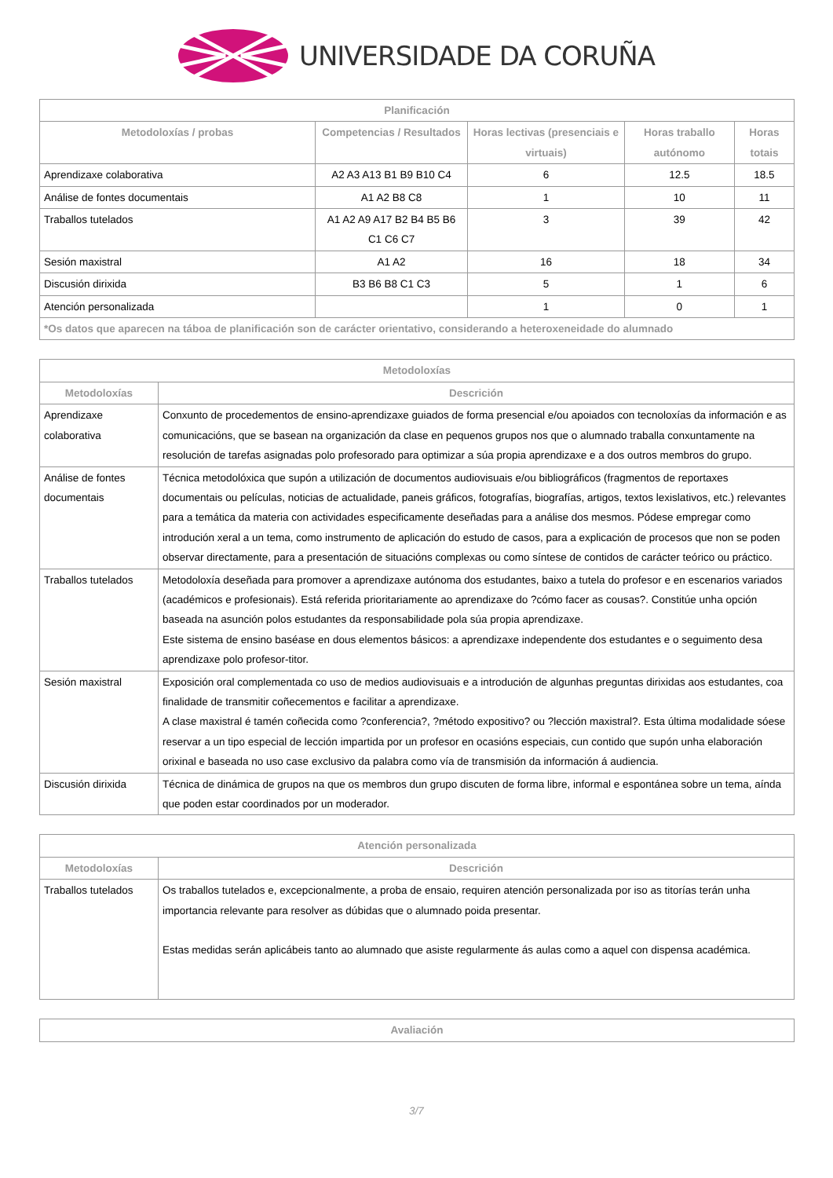UNIVERSIDADE DA CORUÑA
| Planificación | | | | |
| --- | --- | --- | --- | --- |
| Metodoloxías / probas | Competencias / Resultados | Horas lectivas (presenciais e virtuais) | Horas traballo autónomo | Horas totais |
| Aprendizaxe colaborativa | A2 A3 A13 B1 B9 B10 C4 | 6 | 12.5 | 18.5 |
| Análise de fontes documentais | A1 A2 B8 C8 | 1 | 10 | 11 |
| Traballos tutelados | A1 A2 A9 A17 B2 B4 B5 B6 C1 C6 C7 | 3 | 39 | 42 |
| Sesión maxistral | A1 A2 | 16 | 18 | 34 |
| Discusión dirixida | B3 B6 B8 C1 C3 | 5 | 1 | 6 |
| Atención personalizada | | 1 | 0 | 1 |
| *Os datos que aparecen na táboa de planificación son de carácter orientativo, considerando a heteroxeneidade do alumnado | | | | |
| Metodoloxías | |
| --- | --- |
| Metodoloxías | Descrición |
| Aprendizaxe colaborativa | Conxunto de procedementos de ensino-aprendizaxe guiados de forma presencial e/ou apoiados con tecnoloxías da información e as comunicacións, que se basean na organización da clase en pequenos grupos nos que o alumnado traballa conxuntamente na resolución de tarefas asignadas polo profesorado para optimizar a súa propia aprendizaxe e a dos outros membros do grupo. |
| Análise de fontes documentais | Técnica metodolóxica que supón a utilización de documentos audiovisuais e/ou bibliográficos (fragmentos de reportaxes documentais ou películas, noticias de actualidade, paneis gráficos, fotografías, biografías, artigos, textos lexislativos, etc.) relevantes para a temática da materia con actividades especificamente deseñadas para a análise dos mesmos. Pódese empregar como introdución xeral a un tema, como instrumento de aplicación do estudo de casos, para a explicación de procesos que non se poden observar directamente, para a presentación de situacións complexas ou como síntese de contidos de carácter teórico ou práctico. |
| Traballos tutelados | Metodoloxía deseñada para promover a aprendizaxe autónoma dos estudantes, baixo a tutela do profesor e en escenarios variados (académicos e profesionais). Está referida prioritariamente ao aprendizaxe do ?cómo facer as cousas?. Constitúe unha opción baseada na asunción polos estudantes da responsabilidade pola súa propia aprendizaxe. Este sistema de ensino baséase en dous elementos básicos: a aprendizaxe independente dos estudantes e o seguimento desa aprendizaxe polo profesor-titor. |
| Sesión maxistral | Exposición oral complementada co uso de medios audiovisuais e a introdución de algunhas preguntas dirixidas aos estudantes, coa finalidade de transmitir coñecementos e facilitar a aprendizaxe. A clase maxistral é tamén coñecida como ?conferencia?, ?método expositivo? ou ?lección maxistral?. Esta última modalidade sóese reservar a un tipo especial de lección impartida por un profesor en ocasións especiais, cun contido que supón unha elaboración orixinal e baseada no uso case exclusivo da palabra como vía de transmisión da información á audiencia. |
| Discusión dirixida | Técnica de dinámica de grupos na que os membros dun grupo discuten de forma libre, informal e espontánea sobre un tema, aínda que poden estar coordinados por un moderador. |
| Atención personalizada | |
| --- | --- |
| Metodoloxías | Descrición |
| Traballos tutelados | Os traballos tutelados e, excepcionalmente, a proba de ensaio, requiren atención personalizada por iso as titorías terán unha importancia relevante para resolver as dúbidas que o alumnado poida presentar. Estas medidas serán aplicábeis tanto ao alumnado que asiste regularmente ás aulas como a aquel con dispensa académica. |
| Avaliación |
| --- |
3/7